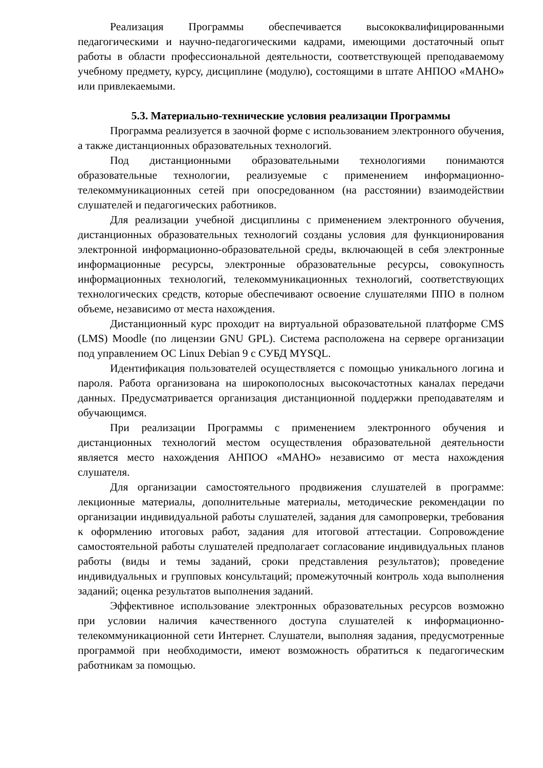Реализация Программы обеспечивается высококвалифицированными педагогическими и научно-педагогическими кадрами, имеющими достаточный опыт работы в области профессиональной деятельности, соответствующей преподаваемому учебному предмету, курсу, дисциплине (модулю), состоящими в штате АНПОО «МАНО» или привлекаемыми.
5.3. Материально-технические условия реализации Программы
Программа реализуется в заочной форме с использованием электронного обучения, а также дистанционных образовательных технологий.
Под дистанционными образовательными технологиями понимаются образовательные технологии, реализуемые с применением информационно-телекоммуникационных сетей при опосредованном (на расстоянии) взаимодействии слушателей и педагогических работников.
Для реализации учебной дисциплины с применением электронного обучения, дистанционных образовательных технологий созданы условия для функционирования электронной информационно-образовательной среды, включающей в себя электронные информационные ресурсы, электронные образовательные ресурсы, совокупность информационных технологий, телекоммуникационных технологий, соответствующих технологических средств, которые обеспечивают освоение слушателями ППО в полном объеме, независимо от места нахождения.
Дистанционный курс проходит на виртуальной образовательной платформе CMS (LMS) Moodle (по лицензии GNU GPL). Система расположена на сервере организации под управлением ОС Linux Debian 9 с СУБД MYSQL.
Идентификация пользователей осуществляется с помощью уникального логина и пароля. Работа организована на широкополосных высокочастотных каналах передачи данных. Предусматривается организация дистанционной поддержки преподавателям и обучающимся.
При реализации Программы с применением электронного обучения и дистанционных технологий местом осуществления образовательной деятельности является место нахождения АНПОО «МАНО» независимо от места нахождения слушателя.
Для организации самостоятельного продвижения слушателей в программе: лекционные материалы, дополнительные материалы, методические рекомендации по организации индивидуальной работы слушателей, задания для самопроверки, требования к оформлению итоговых работ, задания для итоговой аттестации. Сопровождение самостоятельной работы слушателей предполагает согласование индивидуальных планов работы (виды и темы заданий, сроки представления результатов); проведение индивидуальных и групповых консультаций; промежуточный контроль хода выполнения заданий; оценка результатов выполнения заданий.
Эффективное использование электронных образовательных ресурсов возможно при условии наличия качественного доступа слушателей к информационно-телекоммуникационной сети Интернет. Слушатели, выполняя задания, предусмотренные программой при необходимости, имеют возможность обратиться к педагогическим работникам за помощью.